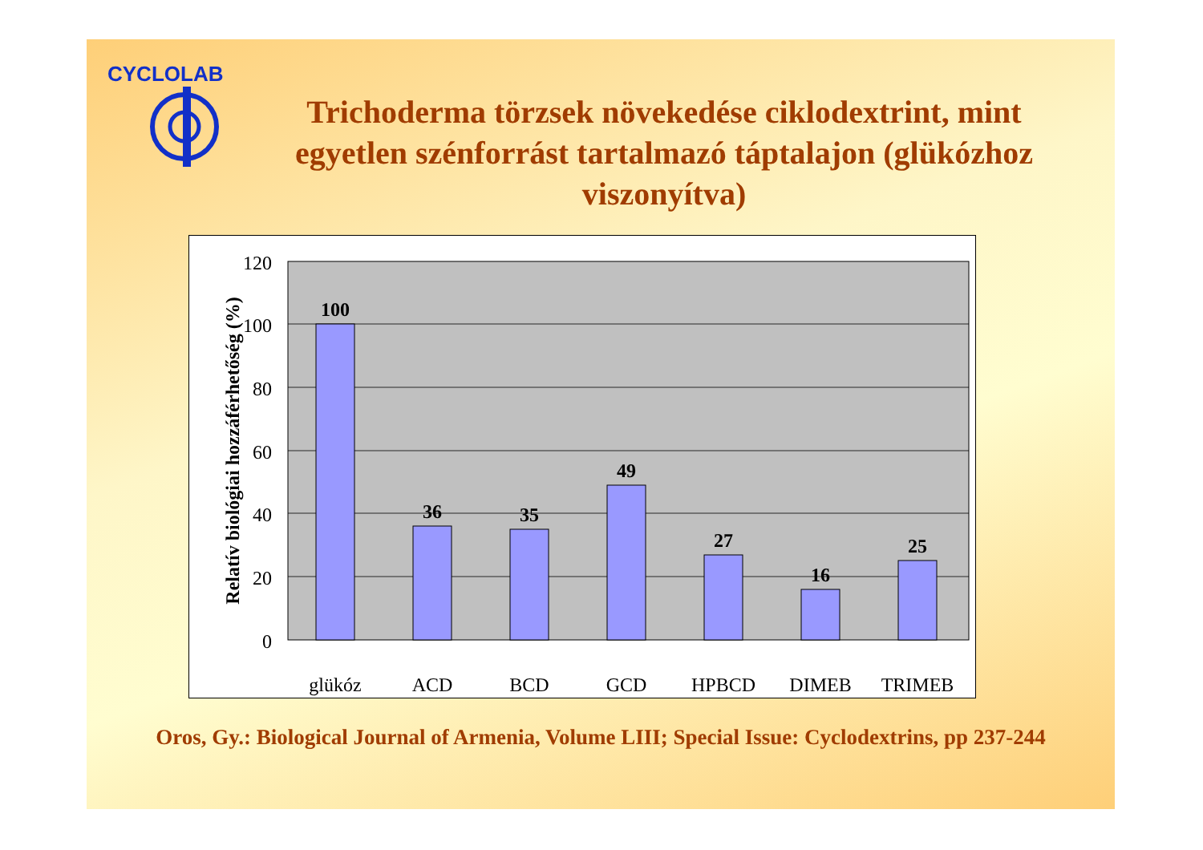CYCLOLAB
Trichoderma törzsek növekedése ciklodextrint, mint egyetlen szénforrást tartalmazó táptalajon (glükózhoz viszonyítva)
120
100
80
60
40
20
0
Relatív biológiai hozzáférhetőség (%)
100
36
35
49
27
16
25
glükóz
ACD
BCD
GCD
HPBCD
DIMEB
TRIMEB
Oros, Gy.: Biological Journal of Armenia, Volume LIII; Special Issue: Cyclodextrins, pp 237-244